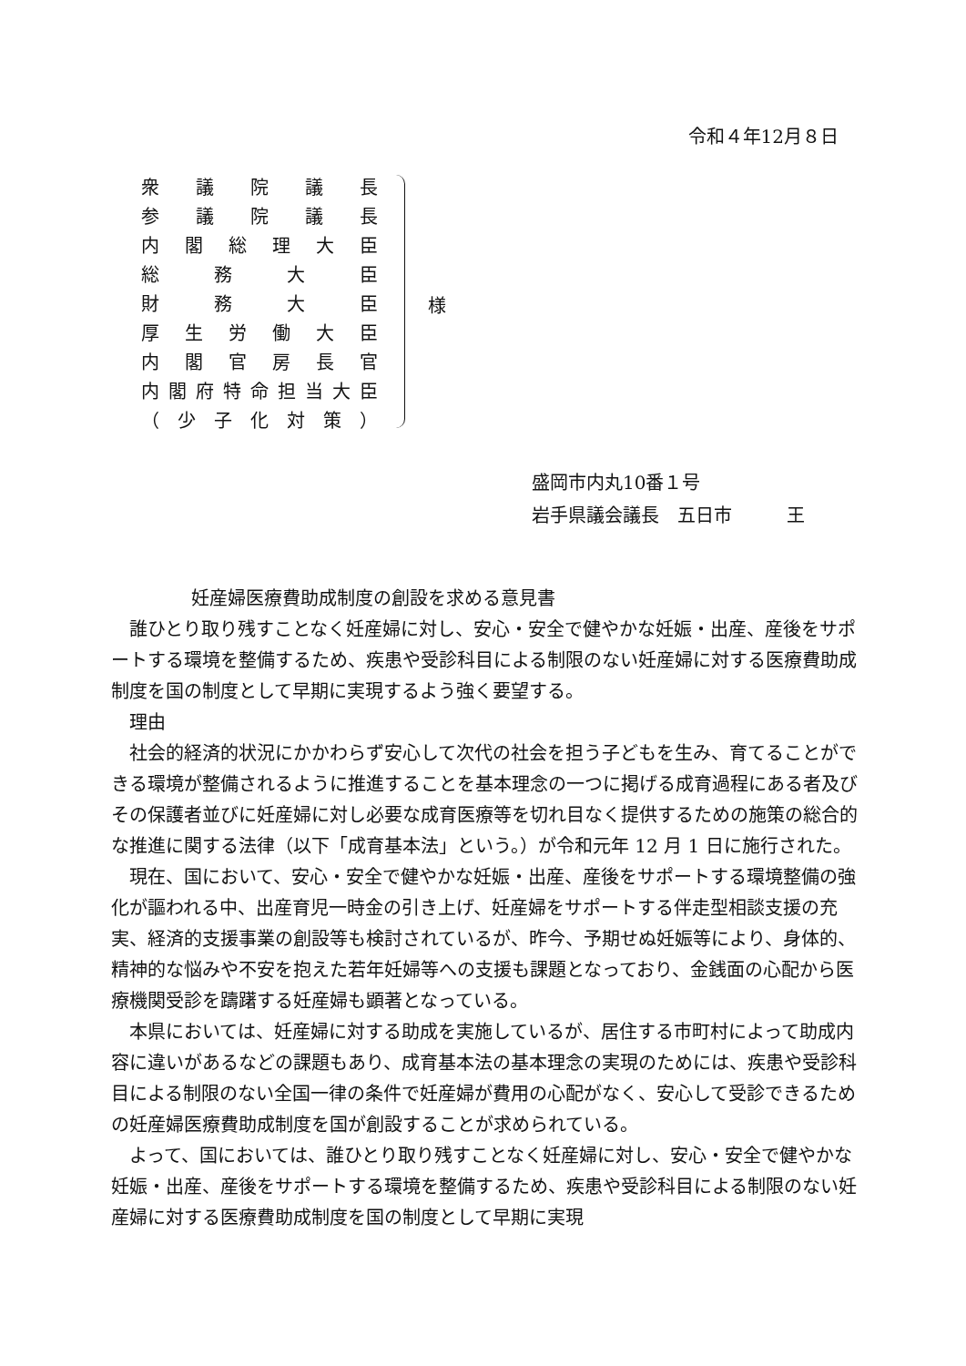令和４年12月８日
衆議院議長
参議院議長
内閣総理大臣
総務大臣
財務大臣
厚生労働大臣
内閣官房長官
内閣府特命担当大臣
（ 少子化対策 ）
様
盛岡市内丸10番１号
岩手県議会議長　五日市　　　王
妊産婦医療費助成制度の創設を求める意見書
誰ひとり取り残すことなく妊産婦に対し、安心・安全で健やかな妊娠・出産、産後をサポートする環境を整備するため、疾患や受診科目による制限のない妊産婦に対する医療費助成制度を国の制度として早期に実現するよう強く要望する。
理由
社会的経済的状況にかかわらず安心して次代の社会を担う子どもを生み、育てることができる環境が整備されるように推進することを基本理念の一つに掲げる成育過程にある者及びその保護者並びに妊産婦に対し必要な成育医療等を切れ目なく提供するための施策の総合的な推進に関する法律（以下「成育基本法」という。）が令和元年 12 月 1 日に施行された。
現在、国において、安心・安全で健やかな妊娠・出産、産後をサポートする環境整備の強化が謳われる中、出産育児一時金の引き上げ、妊産婦をサポートする伴走型相談支援の充実、経済的支援事業の創設等も検討されているが、昨今、予期せぬ妊娠等により、身体的、精神的な悩みや不安を抱えた若年妊婦等への支援も課題となっており、金銭面の心配から医療機関受診を躊躇する妊産婦も顕著となっている。
本県においては、妊産婦に対する助成を実施しているが、居住する市町村によって助成内容に違いがあるなどの課題もあり、成育基本法の基本理念の実現のためには、疾患や受診科目による制限のない全国一律の条件で妊産婦が費用の心配がなく、安心して受診できるための妊産婦医療費助成制度を国が創設することが求められている。
よって、国においては、誰ひとり取り残すことなく妊産婦に対し、安心・安全で健やかな妊娠・出産、産後をサポートする環境を整備するため、疾患や受診科目による制限のない妊産婦に対する医療費助成制度を国の制度として早期に実現